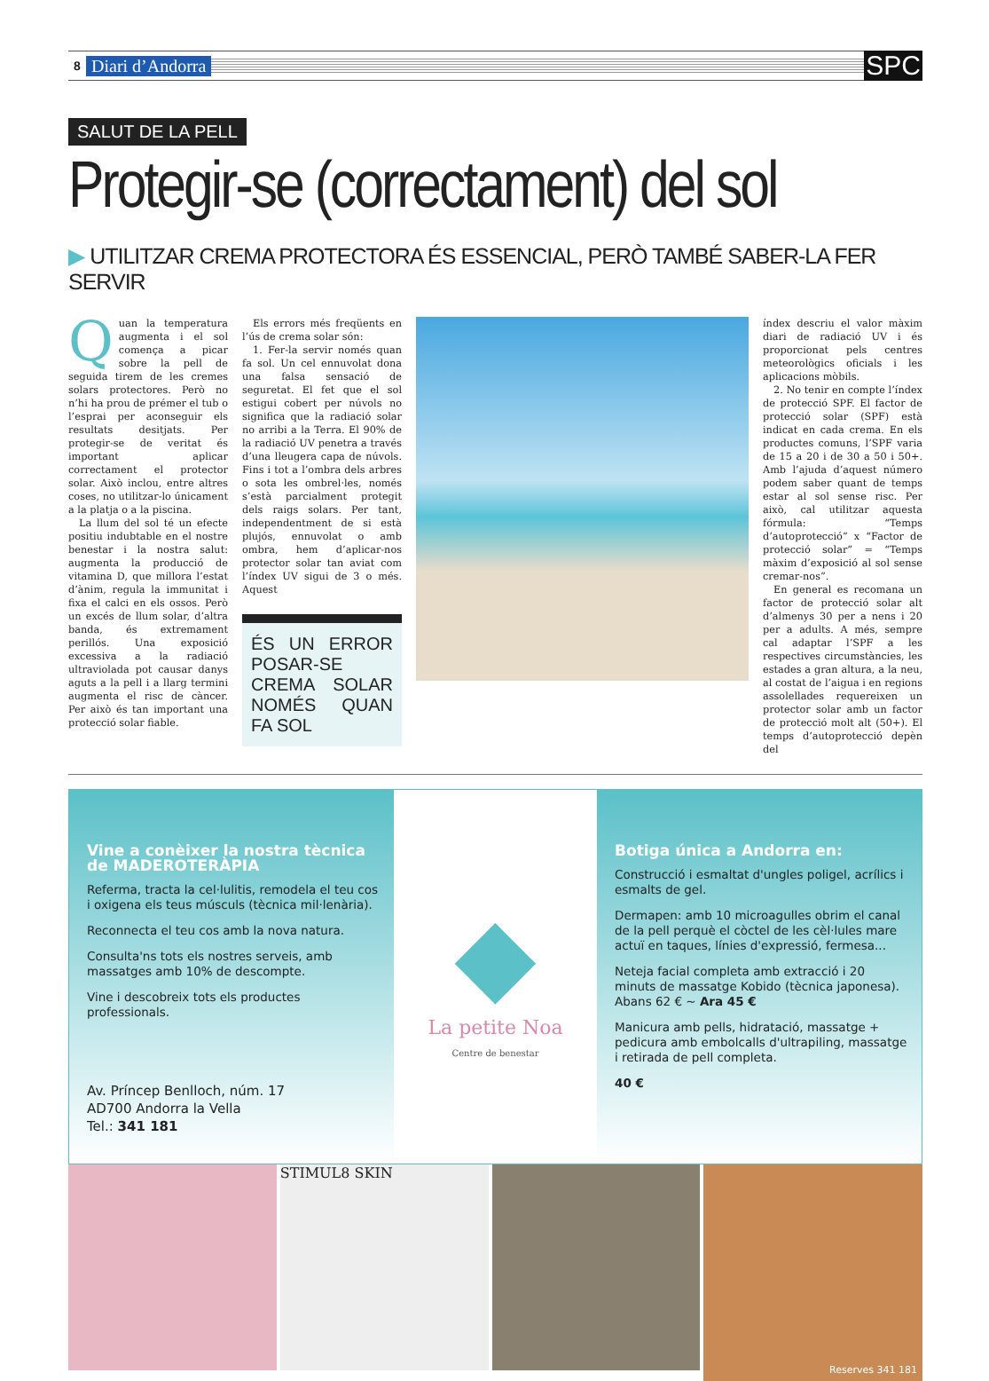8 Diari d’Andorra SPC
SALUT DE LA PELL
Protegir-se (correctament) del sol
▶ UTILITZAR CREMA PROTECTORA ÉS ESSENCIAL, PERÒ TAMBÉ SABER-LA FER SERVIR
Quan la temperatura augmenta i el sol comença a picar sobre la pell de seguida tirem de les cremes solars protectores. Però no n’hi ha prou de prémer el tub o l’esprai per aconseguir els resultats desitjats. Per protegir-se de veritat és important aplicar correctament el protector solar. Això inclou, entre altres coses, no utilitzar-lo únicament a la platja o a la piscina.
La llum del sol té un efecte positiu indubtable en el nostre benestar i la nostra salut: augmenta la producció de vitamina D, que millora l’estat d’ànim, regula la immunitat i fixa el calci en els ossos. Però un excés de llum solar, d’altra banda, és extremament perillós. Una exposició excessiva a la radiació ultraviolada pot causar danys aguts a la pell i a llarg termini augmenta el risc de càncer. Per això és tan important una protecció solar fiable.
Els errors més freqüents en l’ús de crema solar són:
1. Fer-la servir només quan fa sol. Un cel ennuvolat dona una falsa sensació de seguretat. El fet que el sol estigui cobert per núvols no significa que la radiació solar no arribi a la Terra. El 90% de la radiació UV penetra a través d’una lleugera capa de núvols. Fins i tot a l’ombra dels arbres o sota les ombrel·les, només s’està parcialment protegit dels raigs solars. Per tant, independentment de si està plujós, ennuvolat o amb ombra, hem d’aplicar-nos protector solar tan aviat com l’índex UV sigui de 3 o més. Aquest
ÉS UN ERROR POSAR-SE CREMA SOLAR NOMÉS QUAN FA SOL
índex descriu el valor màxim diari de radiació UV i és proporcionat pels centres meteorològics oficials i les aplicacions mòbils.
2. No tenir en compte l’índex de protecció SPF. El factor de protecció solar (SPF) està indicat en cada crema. En els productes comuns, l’SPF varia de 15 a 20 i de 30 a 50 i 50+. Amb l’ajuda d’aquest número podem saber quant de temps estar al sol sense risc. Per això, cal utilitzar aquesta fórmula: “Temps d’autoprotecció” x “Factor de protecció solar” = “Temps màxim d’exposició al sol sense cremar-nos”.
En general es recomana un factor de protecció solar alt d’almenys 30 per a nens i 20 per a adults. A més, sempre cal adaptar l’SPF a les respectives circumstàncies, les estades a gran altura, a la neu, al costat de l’aigua i en regions assolellades requereixen un protector solar amb un factor de protecció molt alt (50+). El temps d’autoprotecció depèn del
Vine a conèixer la nostra tècnica de MADEROTERÀPIA
Referma, tracta la cel·lulitis, remodela el teu cos i oxigena els teus músculs (tècnica mil·lenària).
Reconnecta el teu cos amb la nova natura.
Consulta'ns tots els nostres serveis, amb massatges amb 10% de descompte.
Vine i descobreix tots els productes professionals.
Av. Príncep Benlloch, núm. 17
AD700 Andorra la Vella
Tel.: 341 181
◆
La petite Noa
Centre de benestar
Botiga única a Andorra en:
Construcció i esmaltat d'ungles poligel, acrílics i esmalts de gel.
Dermapen: amb 10 microagulles obrim el canal de la pell perquè el còctel de les cèl·lules mare actuï en taques, línies d'expressió, fermesa...
Neteja facial completa amb extracció i 20 minuts de massatge Kobido (tècnica japonesa). Abans 62 € ~ Ara 45 €
Manicura amb pells, hidratació, massatge + pedicura amb embolcalls d'ultrapiling, massatge i retirada de pell completa.
40 €
STIMUL8 SKIN
Reserves 341 181